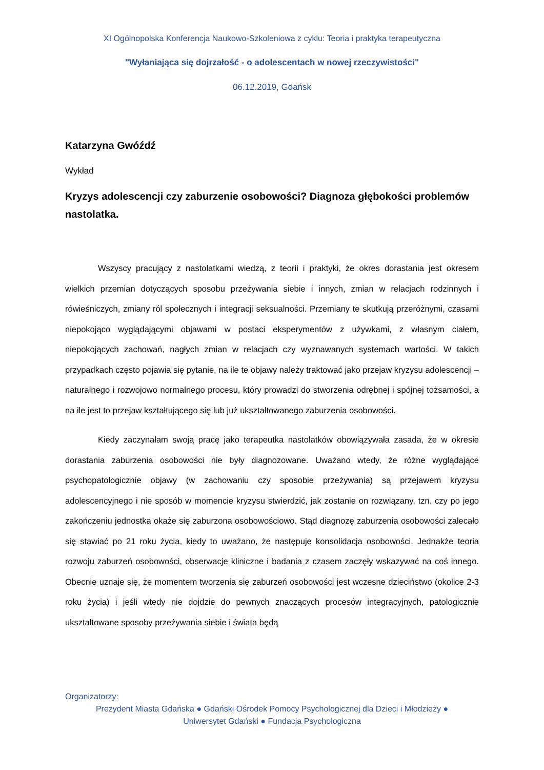XI Ogólnopolska Konferencja Naukowo-Szkoleniowa z cyklu: Teoria i praktyka terapeutyczna
"Wyłaniająca się dojrzałość - o adolescentach w nowej rzeczywistości"
06.12.2019, Gdańsk
Katarzyna Gwóźdź
Wykład
Kryzys adolescencji czy zaburzenie osobowości? Diagnoza głębokości problemów nastolatka.
Wszyscy pracujący z nastolatkami wiedzą, z teorii i praktyki, że okres dorastania jest okresem wielkich przemian dotyczących sposobu przeżywania siebie i innych, zmian w relacjach rodzinnych i rówieśniczych, zmiany ról społecznych i integracji seksualności. Przemiany te skutkują przeróżnymi, czasami niepokojąco wyglądającymi objawami w postaci eksperymentów z używkami, z własnym ciałem, niepokojących zachowań, nagłych zmian w relacjach czy wyznawanych systemach wartości. W takich przypadkach często pojawia się pytanie, na ile te objawy należy traktować jako przejaw kryzysu adolescencji – naturalnego i rozwojowo normalnego procesu, który prowadzi do stworzenia odrębnej i spójnej tożsamości, a na ile jest to przejaw kształtującego się lub już ukształtowanego zaburzenia osobowości.
Kiedy zaczynałam swoją pracę jako terapeutka nastolatków obowiązywała zasada, że w okresie dorastania zaburzenia osobowości nie były diagnozowane. Uważano wtedy, że różne wyglądające psychopatologicznie objawy (w zachowaniu czy sposobie przeżywania) są przejawem kryzysu adolescencyjnego i nie sposób w momencie kryzysu stwierdzić, jak zostanie on rozwiązany, tzn. czy po jego zakończeniu jednostka okaże się zaburzona osobowościowo. Stąd diagnozę zaburzenia osobowości zalecało się stawiać po 21 roku życia, kiedy to uważano, że następuje konsolidacja osobowości. Jednakże teoria rozwoju zaburzeń osobowości, obserwacje kliniczne i badania z czasem zaczęły wskazywać na coś innego. Obecnie uznaje się, że momentem tworzenia się zaburzeń osobowości jest wczesne dzieciństwo (okolice 2-3 roku życia) i jeśli wtedy nie dojdzie do pewnych znaczących procesów integracyjnych, patologicznie ukształtowane sposoby przeżywania siebie i świata będą
Organizatorzy:
Prezydent Miasta Gdańska ● Gdański Ośrodek Pomocy Psychologicznej dla Dzieci i Młodzieży ●
Uniwersytet Gdański ● Fundacja Psychologiczna